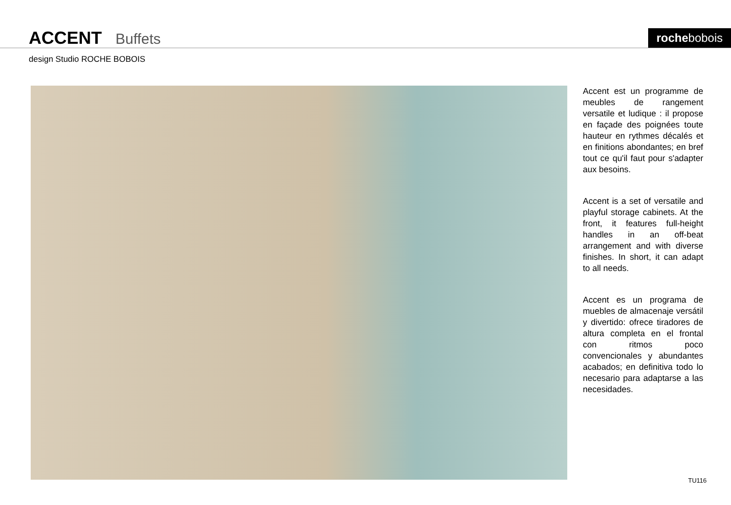ACCENT Buffets rochebobois
design Studio ROCHE BOBOIS
Accent est un programme de meubles de rangement versatile et ludique : il propose en façade des poignées toute hauteur en rythmes décalés et en finitions abondantes; en bref tout ce qu'il faut pour s'adapter aux besoins.
Accent is a set of versatile and playful storage cabinets. At the front, it features full-height handles in an off-beat arrangement and with diverse finishes. In short, it can adapt to all needs.
Accent es un programa de muebles de almacenaje versátil y divertido: ofrece tiradores de altura completa en el frontal con ritmos poco convencionales y abundantes acabados; en definitiva todo lo necesario para adaptarse a las necesidades.
TU116